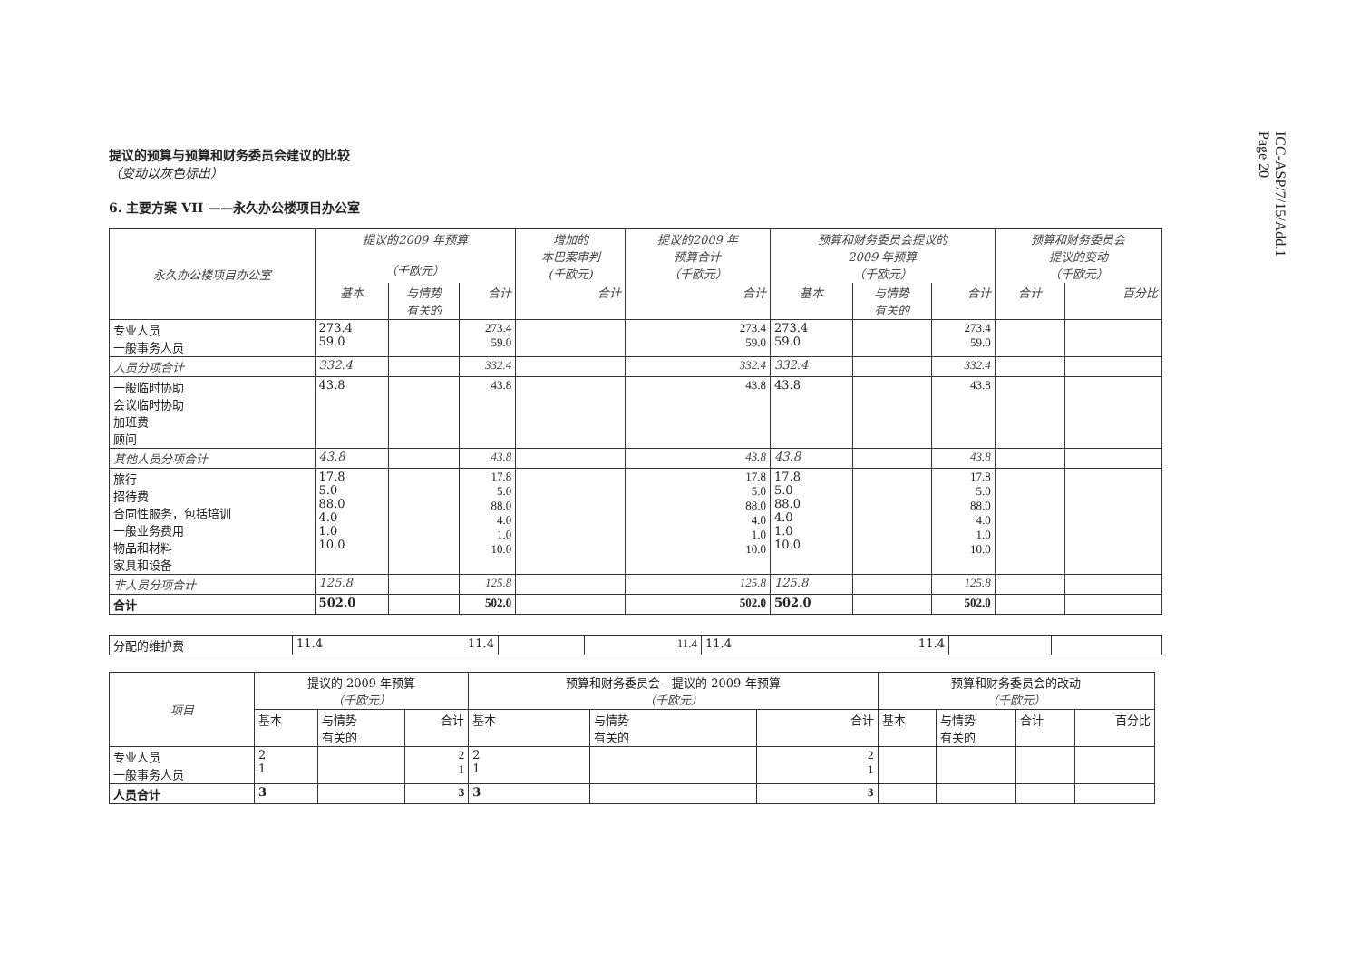ICC-ASP/7/15/Add.1
Page 20
提议的预算与预算和财务委员会建议的比较
（变动以灰色标出）
6. 主要方案 VII ——永久办公楼项目办公室
| 永久办公楼项目办公室 | 提议的2009 年预算 （千欧元） | | | 增加的 本巴案审判 (千欧元) | 提议的2009 年 预算合计 （千欧元） | 预算和财务委员会提议的 2009 年预算 （千欧元） | | | 预算和财务委员会 提议的变动 （千欧元） | |
| --- | --- | --- | --- | --- | --- | --- | --- | --- | --- | --- |
| | 基本 | 与情势 有关的 | 合计 | 合计 | 合计 | 基本 | 与情势 有关的 | 合计 | 合计 | 百分比 |
| 专业人员 一般事务人员 | 273.4 59.0 | | 273.4 59.0 | | 273.4 59.0 | 273.4 59.0 | | 273.4 59.0 | | |
| 人员分项合计 | 332.4 | | 332.4 | | 332.4 | 332.4 | | 332.4 | | |
| 一般临时协助 会议临时协助 加班费 顾问 | 43.8 | | 43.8 | | 43.8 | 43.8 | | 43.8 | | |
| 其他人员分项合计 | 43.8 | | 43.8 | | 43.8 | 43.8 | | 43.8 | | |
| 旅行 招待费 合同性服务，包括培训 一般业务费用 物品和材料 家具和设备 | 17.8 5.0 88.0 4.0 1.0 10.0 | | 17.8 5.0 88.0 4.0 1.0 10.0 | | 17.8 5.0 88.0 4.0 1.0 10.0 | 17.8 5.0 88.0 4.0 1.0 10.0 | | 17.8 5.0 88.0 4.0 1.0 10.0 | | |
| 非人员分项合计 | 125.8 | | 125.8 | | 125.8 | 125.8 | | 125.8 | | |
| 合计 | 502.0 | | 502.0 | | 502.0 | 502.0 | | 502.0 | | |
| 分配的维护费 | 11.4 11.4 | | 11.4 | 11.4 11.4 | | |
| 项目 | 提议的 2009 年预算 （千欧元） | | | 预算和财务委员会—提议的 2009 年预算 （千欧元） | | | 预算和财务委员会的改动 （千欧元） | | | |
| | 基本 | 与情势 有关的 | 合计 | 基本 | 与情势 有关的 | 合计 | 基本 | 与情势 有关的 | 合计 | 百分比 |
| 专业人员 一般事务人员 | 2 1 | | 2 1 | 2 1 | | 2 1 | | | | |
| 人员合计 | 3 | | 3 | 3 | | 3 | | | | |